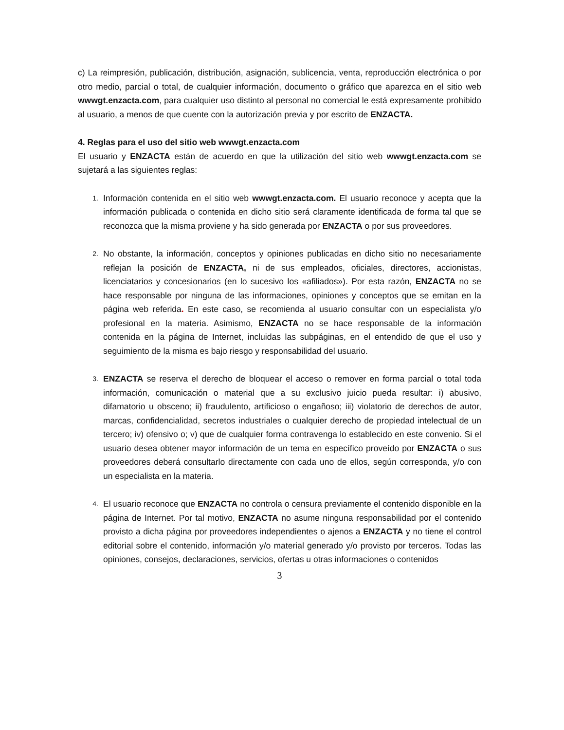c) La reimpresión, publicación, distribución, asignación, sublicencia, venta, reproducción electrónica o por otro medio, parcial o total, de cualquier información, documento o gráfico que aparezca en el sitio web wwwgt.enzacta.com, para cualquier uso distinto al personal no comercial le está expresamente prohibido al usuario, a menos de que cuente con la autorización previa y por escrito de ENZACTA.
4. Reglas para el uso del sitio web wwwgt.enzacta.com
El usuario y ENZACTA están de acuerdo en que la utilización del sitio web wwwgt.enzacta.com se sujetará a las siguientes reglas:
1.
Información contenida en el sitio web wwwgt.enzacta.com. El usuario reconoce y acepta que la información publicada o contenida en dicho sitio será claramente identificada de forma tal que se reconozca que la misma proviene y ha sido generada por ENZACTA o por sus proveedores.
2.
No obstante, la información, conceptos y opiniones publicadas en dicho sitio no necesariamente reflejan la posición de ENZACTA, ni de sus empleados, oficiales, directores, accionistas, licenciatarios y concesionarios (en lo sucesivo los «afiliados»). Por esta razón, ENZACTA no se hace responsable por ninguna de las informaciones, opiniones y conceptos que se emitan en la página web referida. En este caso, se recomienda al usuario consultar con un especialista y/o profesional en la materia. Asimismo, ENZACTA no se hace responsable de la información contenida en la página de Internet, incluidas las subpáginas, en el entendido de que el uso y seguimiento de la misma es bajo riesgo y responsabilidad del usuario.
3.
ENZACTA se reserva el derecho de bloquear el acceso o remover en forma parcial o total toda información, comunicación o material que a su exclusivo juicio pueda resultar: i) abusivo, difamatorio u obsceno; ii) fraudulento, artificioso o engañoso; iii) violatorio de derechos de autor, marcas, confidencialidad, secretos industriales o cualquier derecho de propiedad intelectual de un tercero; iv) ofensivo o; v) que de cualquier forma contravenga lo establecido en este convenio. Si el usuario desea obtener mayor información de un tema en específico proveído por ENZACTA o sus proveedores deberá consultarlo directamente con cada uno de ellos, según corresponda, y/o con un especialista en la materia.
4.
El usuario reconoce que ENZACTA no controla o censura previamente el contenido disponible en la página de Internet. Por tal motivo, ENZACTA no asume ninguna responsabilidad por el contenido provisto a dicha página por proveedores independientes o ajenos a ENZACTA y no tiene el control editorial sobre el contenido, información y/o material generado y/o provisto por terceros. Todas las opiniones, consejos, declaraciones, servicios, ofertas u otras informaciones o contenidos
3